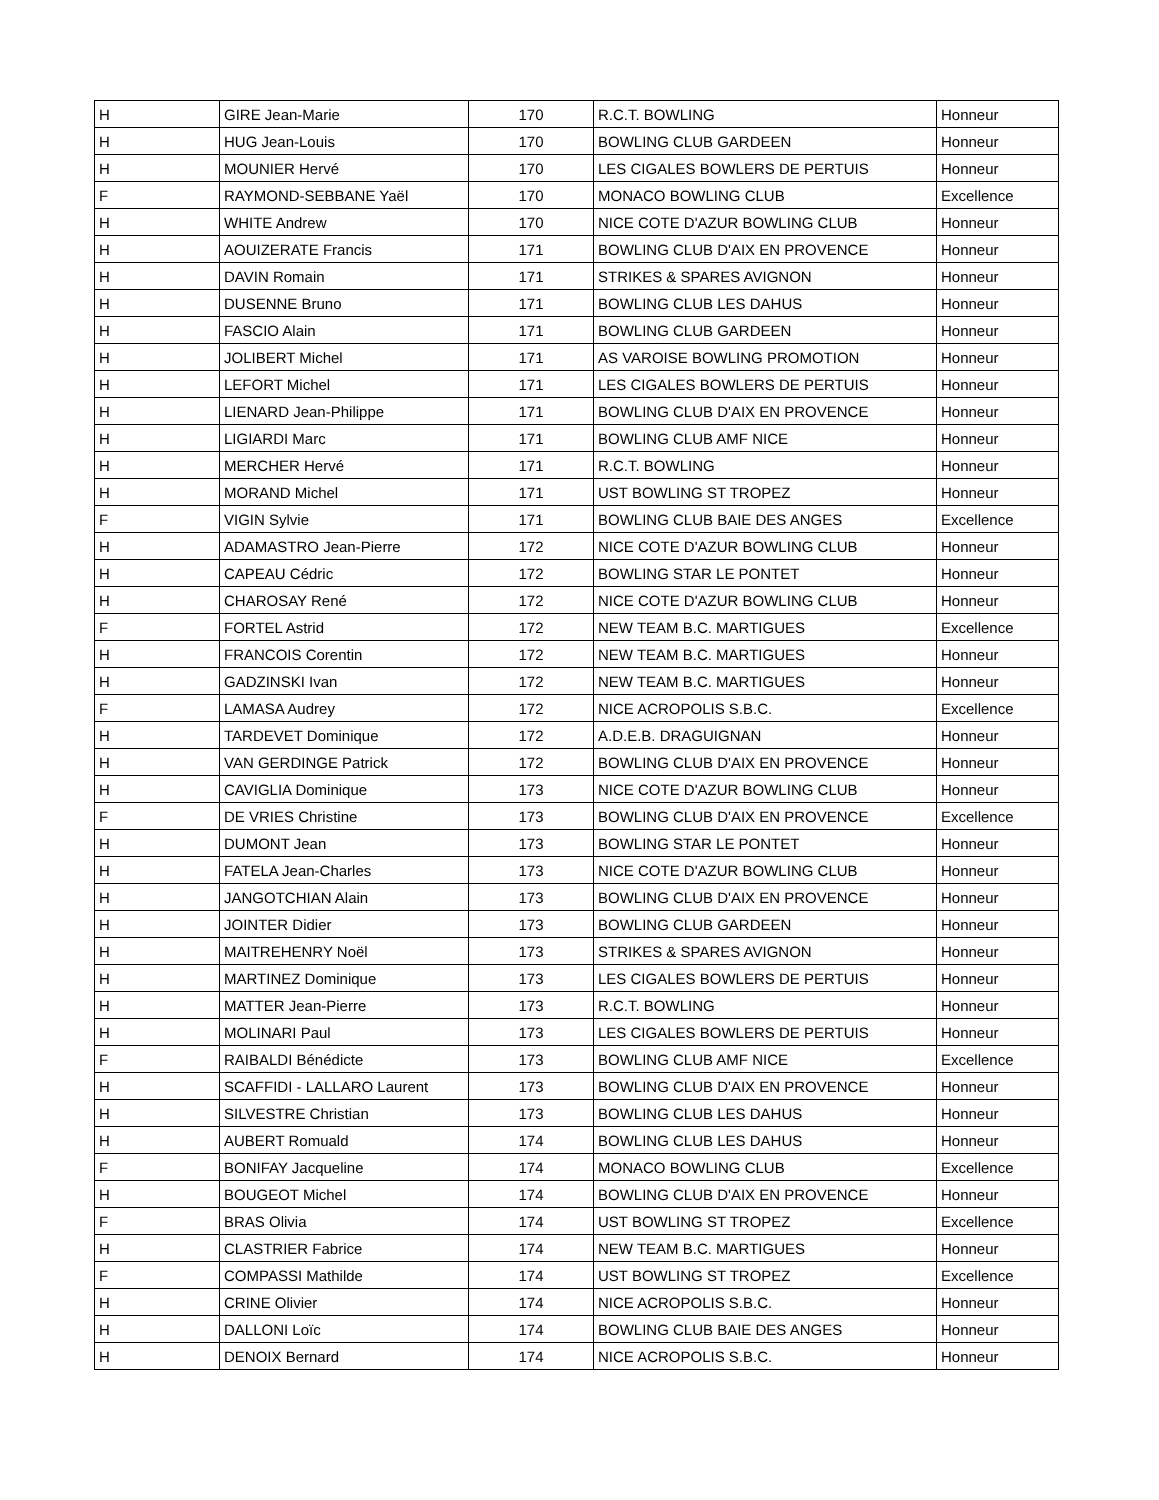| H | GIRE Jean-Marie | 170 | R.C.T. BOWLING | Honneur |
| H | HUG Jean-Louis | 170 | BOWLING CLUB GARDEEN | Honneur |
| H | MOUNIER Hervé | 170 | LES CIGALES BOWLERS DE PERTUIS | Honneur |
| F | RAYMOND-SEBBANE Yaël | 170 | MONACO BOWLING CLUB | Excellence |
| H | WHITE Andrew | 170 | NICE COTE D'AZUR BOWLING CLUB | Honneur |
| H | AOUIZERATE Francis | 171 | BOWLING CLUB D'AIX EN PROVENCE | Honneur |
| H | DAVIN Romain | 171 | STRIKES & SPARES AVIGNON | Honneur |
| H | DUSENNE Bruno | 171 | BOWLING CLUB LES DAHUS | Honneur |
| H | FASCIO Alain | 171 | BOWLING CLUB GARDEEN | Honneur |
| H | JOLIBERT Michel | 171 | AS VAROISE BOWLING PROMOTION | Honneur |
| H | LEFORT Michel | 171 | LES CIGALES BOWLERS DE PERTUIS | Honneur |
| H | LIENARD Jean-Philippe | 171 | BOWLING CLUB D'AIX EN PROVENCE | Honneur |
| H | LIGIARDI Marc | 171 | BOWLING CLUB AMF NICE | Honneur |
| H | MERCHER Hervé | 171 | R.C.T. BOWLING | Honneur |
| H | MORAND Michel | 171 | UST BOWLING ST TROPEZ | Honneur |
| F | VIGIN Sylvie | 171 | BOWLING CLUB BAIE DES ANGES | Excellence |
| H | ADAMASTRO Jean-Pierre | 172 | NICE COTE D'AZUR BOWLING CLUB | Honneur |
| H | CAPEAU Cédric | 172 | BOWLING STAR LE PONTET | Honneur |
| H | CHAROSAY René | 172 | NICE COTE D'AZUR BOWLING CLUB | Honneur |
| F | FORTEL Astrid | 172 | NEW TEAM B.C. MARTIGUES | Excellence |
| H | FRANCOIS Corentin | 172 | NEW TEAM B.C. MARTIGUES | Honneur |
| H | GADZINSKI Ivan | 172 | NEW TEAM B.C. MARTIGUES | Honneur |
| F | LAMASA Audrey | 172 | NICE ACROPOLIS S.B.C. | Excellence |
| H | TARDEVET Dominique | 172 | A.D.E.B. DRAGUIGNAN | Honneur |
| H | VAN GERDINGE Patrick | 172 | BOWLING CLUB D'AIX EN PROVENCE | Honneur |
| H | CAVIGLIA Dominique | 173 | NICE COTE D'AZUR BOWLING CLUB | Honneur |
| F | DE VRIES Christine | 173 | BOWLING CLUB D'AIX EN PROVENCE | Excellence |
| H | DUMONT Jean | 173 | BOWLING STAR LE PONTET | Honneur |
| H | FATELA Jean-Charles | 173 | NICE COTE D'AZUR BOWLING CLUB | Honneur |
| H | JANGOTCHIAN Alain | 173 | BOWLING CLUB D'AIX EN PROVENCE | Honneur |
| H | JOINTER Didier | 173 | BOWLING CLUB GARDEEN | Honneur |
| H | MAITREHENRY Noël | 173 | STRIKES & SPARES AVIGNON | Honneur |
| H | MARTINEZ Dominique | 173 | LES CIGALES BOWLERS DE PERTUIS | Honneur |
| H | MATTER Jean-Pierre | 173 | R.C.T. BOWLING | Honneur |
| H | MOLINARI Paul | 173 | LES CIGALES BOWLERS DE PERTUIS | Honneur |
| F | RAIBALDI Bénédicte | 173 | BOWLING CLUB AMF NICE | Excellence |
| H | SCAFFIDI - LALLARO Laurent | 173 | BOWLING CLUB D'AIX EN PROVENCE | Honneur |
| H | SILVESTRE Christian | 173 | BOWLING CLUB LES DAHUS | Honneur |
| H | AUBERT Romuald | 174 | BOWLING CLUB LES DAHUS | Honneur |
| F | BONIFAY Jacqueline | 174 | MONACO BOWLING CLUB | Excellence |
| H | BOUGEOT Michel | 174 | BOWLING CLUB D'AIX EN PROVENCE | Honneur |
| F | BRAS Olivia | 174 | UST BOWLING ST TROPEZ | Excellence |
| H | CLASTRIER Fabrice | 174 | NEW TEAM B.C. MARTIGUES | Honneur |
| F | COMPASSI Mathilde | 174 | UST BOWLING ST TROPEZ | Excellence |
| H | CRINE Olivier | 174 | NICE ACROPOLIS S.B.C. | Honneur |
| H | DALLONI Loïc | 174 | BOWLING CLUB BAIE DES ANGES | Honneur |
| H | DENOIX Bernard | 174 | NICE ACROPOLIS S.B.C. | Honneur |